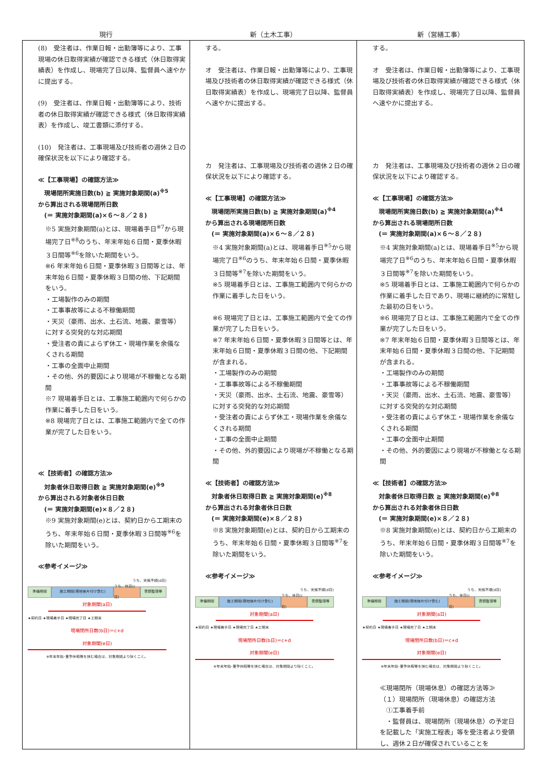| 現行 | 新（土木工事） | 新（営繕工事） |
| --- | --- | --- |
| (8) 受注者は、作業日報・出勤簿等により、工事現場の休日取得実績が確認できる様式（休日取得実績表）を作成し、現場完了日以降、監督員へ速やかに提出する。 (9) 受注者は、作業日報・出勤簿等により、技術者の休日取得実績が確認できる様式（休日取得実績表）を作成し、竣工書類に添付する。 (10) 発注者は、工事現場及び技術者の週休２日の確保状況を以下により確認する。 ≪【工事現場】の確認方法≫ 現場閉所実施日数(b) ≧ 実施対象期間(a)<sup>※5</sup> から算出される現場閉所日数 (＝ 実施対象期間(a)×６～８／２８) ※5 実施対象期間(a)とは、現場着手日<sup>※7</sup>から現場完了日<sup>※8</sup>のうち、年末年始６日間・夏季休暇３日間等<sup>※6</sup>を除いた期間をいう。 ※6 年末年始６日間・夏季休暇３日間等とは、年末年始６日間・夏季休暇３日間の他、下記期間をいう。 ・工場製作のみの期間 ・工事事故等による不稼働期間 ・天災（豪雨、出水、土石流、地震、豪雪等）に対する突発的な対応期間 ・受注者の責によらず休工・現場作業を余儀なくされる期間 ・工事の全面中止期間 ・その他、外的要因により現場が不稼働となる期間 ※7 現場着手日とは、工事施工範囲内で何らかの作業に着手した日をいう。 ※8 現場完了日とは、工事施工範囲内で全ての作業が完了した日をいう。 ≪【技術者】の確認方法≫ 対象者休日取得日数 ≧ 実施対象期間(e)<sup>※9</sup> から算出される対象者休日日数 (＝ 実施対象期間(e)×８／２８) ※9 実施対象期間(e)とは、契約日から工期末のうち、年末年始６日間・夏季休暇３日間等<sup>※6</sup>を除いた期間をいう。 ≪参考イメージ≫ うち、天候不順(d日) 準備期間 施工期間(現地後片付け含む) うち、休日(c日) 書類整理等 対象期間(a日) ★契約日 ★現場着手日 ★現場完了日 ★工期末 現場閉所日数(b日)＝c+d 対象期間(e日) ※年末年始･夏季休暇等を挟む場合は、対象期間より除くこと。 | する。 オ 受注者は、作業日報・出勤簿等により、工事現場及び技術者の休日取得実績が確認できる様式（休日取得実績表）を作成し、現場完了日以降、監督員へ速やかに提出する。 カ 発注者は、工事現場及び技術者の週休２日の確保状況を以下により確認する。 ≪【工事現場】の確認方法≫ 現場閉所実施日数(b) ≧ 実施対象期間(a)<sup>※4</sup> から算出される現場閉所日数 (＝ 実施対象期間(a)×６～８／２８) ※4 実施対象期間(a)とは、現場着手日<sup>※5</sup>から現場完了日<sup>※6</sup>のうち、年末年始６日間・夏季休暇３日間等<sup>※7</sup>を除いた期間をいう。 ※5 現場着手日とは、工事施工範囲内で何らかの作業に着手した日をいう。 ※6 現場完了日とは、工事施工範囲内で全ての作業が完了した日をいう。 ※7 年末年始６日間・夏季休暇３日間等とは、年末年始６日間・夏季休暇３日間の他、下記期間が含まれる。 ・工場製作のみの期間 ・工事事故等による不稼働期間 ・天災（豪雨、出水、土石流、地震、豪雪等）に対する突発的な対応期間 ・受注者の責によらず休工・現場作業を余儀なくされる期間 ・工事の全面中止期間 ・その他、外的要因により現場が不稼働となる期間 ≪【技術者】の確認方法≫ 対象者休日取得日数 ≧ 実施対象期間(e)<sup>※8</sup> から算出される対象者休日日数 (＝ 実施対象期間(e)×８／２８) ※8 実施対象期間(e)とは、契約日から工期末のうち、年末年始６日間・夏季休暇３日間等<sup>※7</sup>を除いた期間をいう。 ≪参考イメージ≫ うち、天候不順(d日) 準備期間 施工期間(現地後片付け含む) うち、休日(c日) 書類整理等 対象期間(a日) ★契約日 ★現場着手日 ★現場完了日 ★工期末 現場閉所日数(b日)＝c+d 対象期間(e日) ※年末年始･夏季休暇等を挟む場合は、対象期間より除くこと。 | する。 オ 受注者は、作業日報・出勤簿等により、工事現場及び技術者の休日取得実績が確認できる様式（休日取得実績表）を作成し、現場完了日以降、監督員へ速やかに提出する。 カ 発注者は、工事現場及び技術者の週休２日の確保状況を以下により確認する。 ≪【工事現場】の確認方法≫ 現場閉所実施日数(b) ≧ 実施対象期間(a)<sup>※4</sup> から算出される現場閉所日数 (＝ 実施対象期間(a)×６～８／２８) ※4 実施対象期間(a)とは、現場着手日<sup>※5</sup>から現場完了日<sup>※6</sup>のうち、年末年始６日間・夏季休暇３日間等<sup>※7</sup>を除いた期間をいう。 ※5 現場着手日とは、工事施工範囲内で何らかの作業に着手した日であり、現場に継続的に常駐した最初の日をいう。 ※6 現場完了日とは、工事施工範囲内で全ての作業が完了した日をいう。 ※7 年末年始６日間・夏季休暇３日間等とは、年末年始６日間・夏季休暇３日間の他、下記期間が含まれる。 ・工場製作のみの期間 ・工事事故等による不稼働期間 ・天災（豪雨、出水、土石流、地震、豪雪等）に対する突発的な対応期間 ・受注者の責によらず休工・現場作業を余儀なくされる期間 ・工事の全面中止期間 ・その他、外的要因により現場が不稼働となる期間 ≪【技術者】の確認方法≫ 対象者休日取得日数 ≧ 実施対象期間(e)<sup>※8</sup> から算出される対象者休日日数 (＝ 実施対象期間(e)×８／２８) ※8 実施対象期間(e)とは、契約日から工期末のうち、年末年始６日間・夏季休暇３日間等<sup>※7</sup>を除いた期間をいう。 ≪参考イメージ≫ うち、天候不順(d日) 準備期間 施工期間(現地後片付け含む) うち、休日(c日) 書類整理等 対象期間(a日) ★契約日 ★現場着手日 ★現場完了日 ★工期末 現場閉所日数(b日)＝c+d 対象期間(e日) ※年末年始･夏季休暇等を挟む場合は、対象期間より除くこと。 ≪現場閉所（現場休息）の確認方法等≫ （１）現場閉所（現場休息）の確認方法 ①工事着手前 ・監督員は、現場閉所（現場休息）の予定日を記載した「実施工程表」等を受注者より受領し、週休２日が確保されていることを |